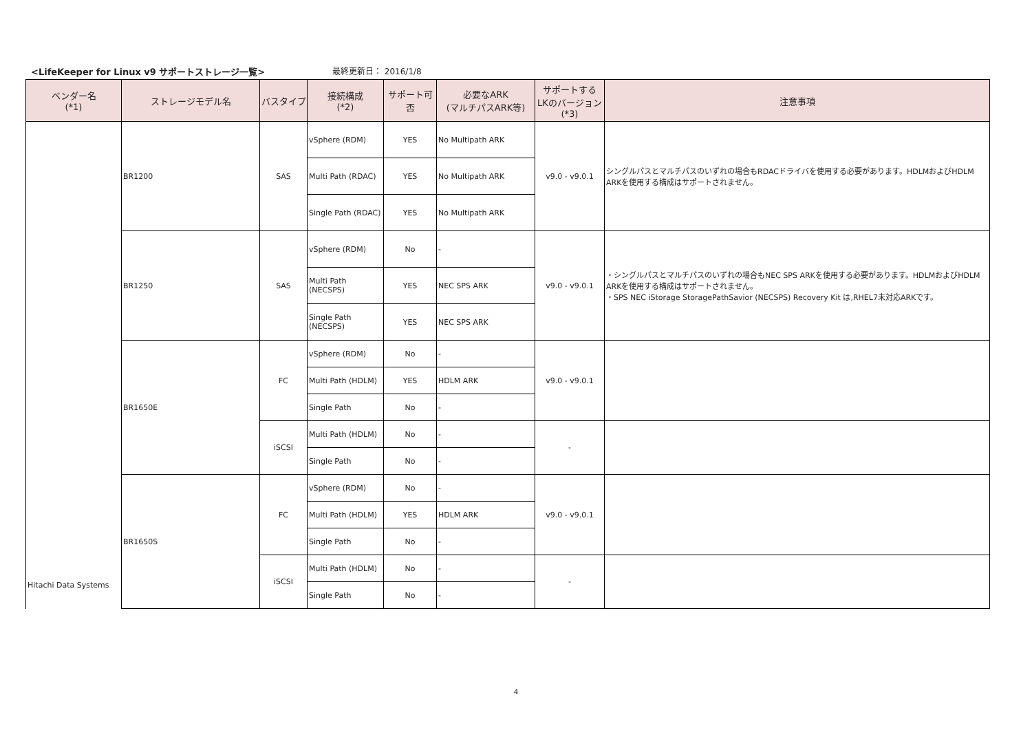<LifeKeeper for Linux v9 サポートストレージ一覧>
最終更新日： 2016/1/8
| ベンダー名 (*1) | ストレージモデル名 | バスタイプ | 接続構成 (*2) | サポート可否 | 必要なARK (マルチパスARK等) | サポートする LKのバージョン (*3) | 注意事項 |
| --- | --- | --- | --- | --- | --- | --- | --- |
| Hitachi Data Systems | BR1200 | SAS | vSphere (RDM) | YES | No Multipath ARK | v9.0 - v9.0.1 | シングルパスとマルチパスのいずれの場合もRDACドライバを使用する必要があります。HDLMおよびHDLM ARKを使用する構成はサポートされません。 |
| | | | Multi Path (RDAC) | YES | No Multipath ARK | | |
| | | | Single Path (RDAC) | YES | No Multipath ARK | | |
| | BR1250 | SAS | vSphere (RDM) | No | - | v9.0 - v9.0.1 | ・シングルパスとマルチパスのいずれの場合もNEC SPS ARKを使用する必要があります。HDLMおよびHDLM ARKを使用する構成はサポートされません。 ・SPS NEC iStorage StoragePathSavior (NECSPS) Recovery Kit は,RHEL7未対応ARKです。 |
| | | | Multi Path (NECSPS) | YES | NEC SPS ARK | | |
| | | | Single Path (NECSPS) | YES | NEC SPS ARK | | |
| | BR1650E | FC | vSphere (RDM) | No | - | v9.0 - v9.0.1 | |
| | | | Multi Path (HDLM) | YES | HDLM ARK | | |
| | | | Single Path | No | - | | |
| | | iSCSI | Multi Path (HDLM) | No | - | - | |
| | | | Single Path | No | - | | |
| | BR1650S | FC | vSphere (RDM) | No | - | v9.0 - v9.0.1 | |
| | | | Multi Path (HDLM) | YES | HDLM ARK | | |
| | | | Single Path | No | - | | |
| | | iSCSI | Multi Path (HDLM) | No | - | - | |
| | | | Single Path | No | - | | |
4